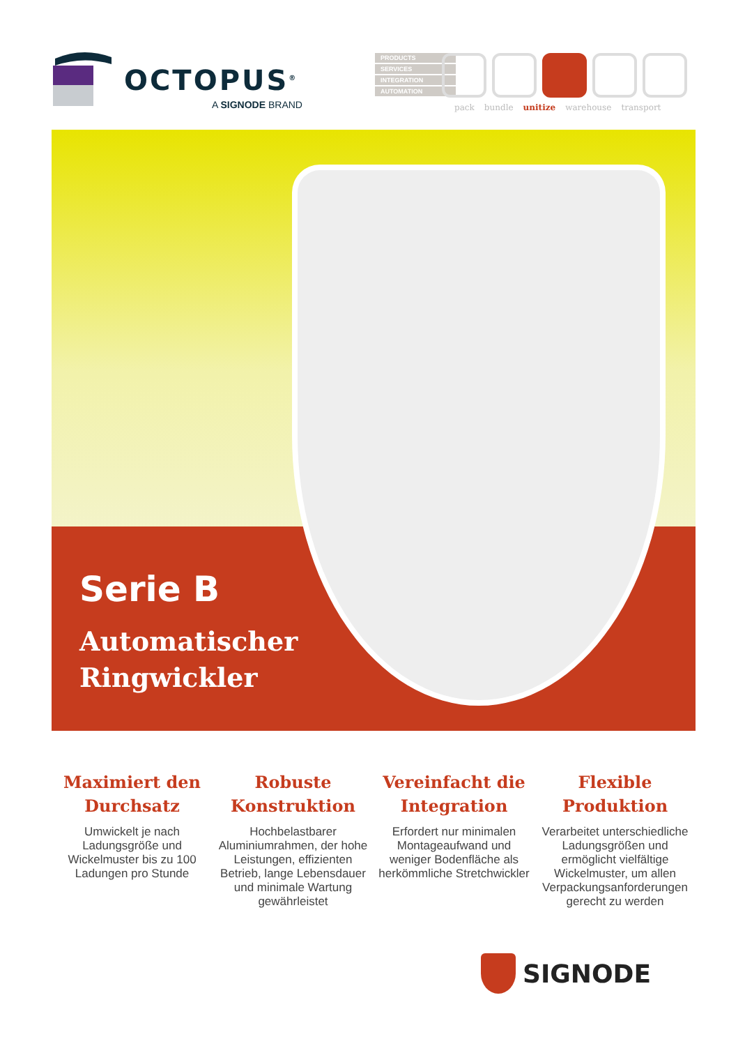OCTOPUS<sup>®</sup>
A SIGNODE BRAND
PRODUCTS
SERVICES
INTEGRATION
AUTOMATION
pack bundle unitize warehouse transport
Serie B
Automatischer
Ringwickler
Maximiert den Durchsatz
Umwickelt je nach Ladungsgröße und Wickelmuster bis zu 100 Ladungen pro Stunde
Robuste Konstruktion
Hochbelastbarer Aluminiumrahmen, der hohe Leistungen, effizienten Betrieb, lange Lebensdauer und minimale Wartung gewährleistet
Vereinfacht die Integration
Erfordert nur minimalen Montageaufwand und weniger Bodenfläche als herkömmliche Stretchwickler
Flexible Produktion
Verarbeitet unterschiedliche Ladungsgrößen und ermöglicht vielfältige Wickelmuster, um allen Verpackungsanforderungen gerecht zu werden
SIGNODE